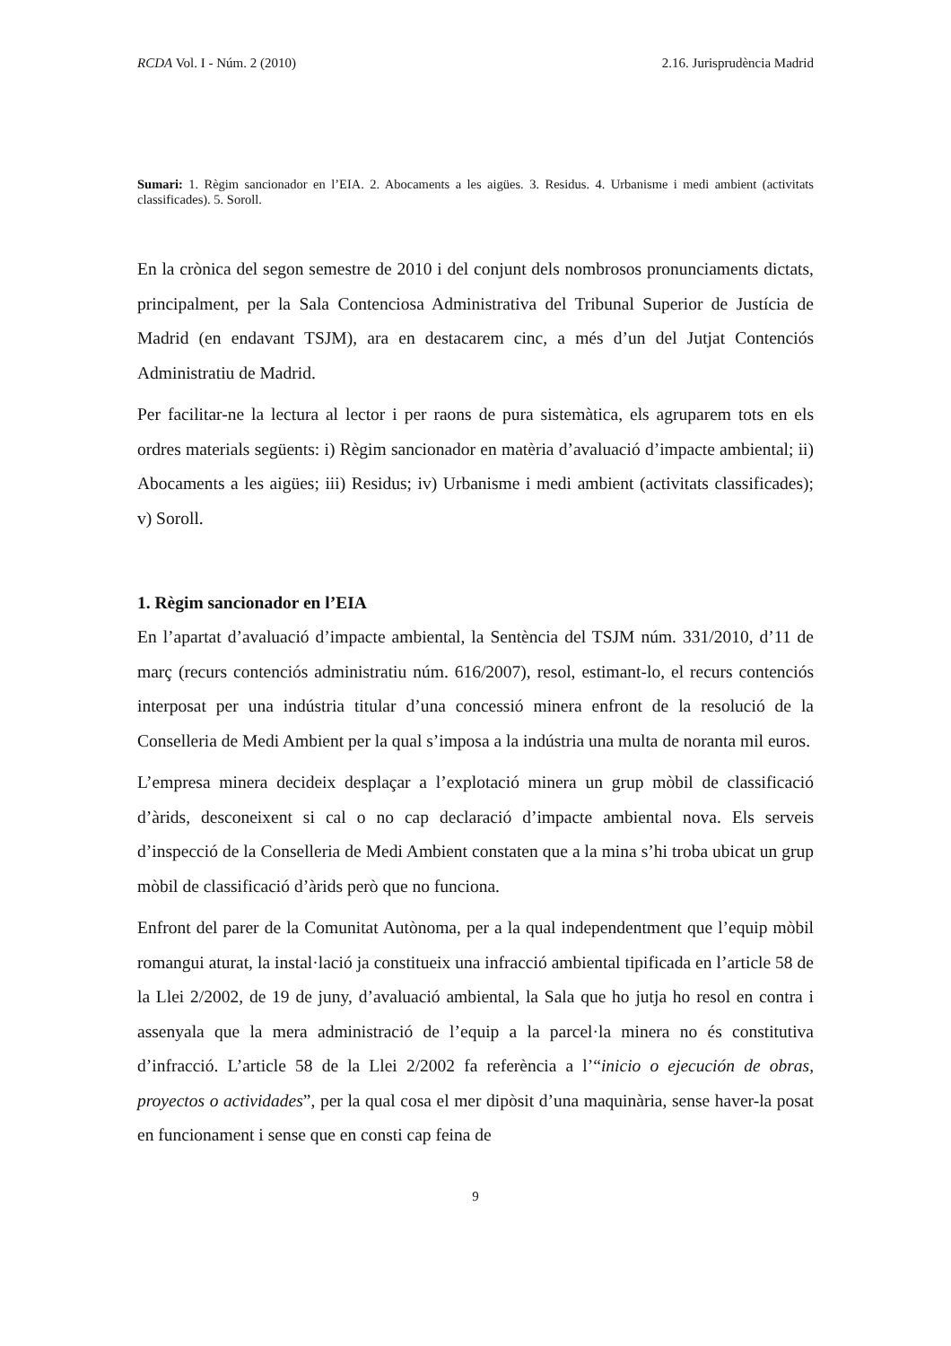RCDA Vol. I - Núm. 2 (2010) 2.16. Jurisprudència Madrid
Sumari: 1. Règim sancionador en l’EIA. 2. Abocaments a les aigües. 3. Residus. 4. Urbanisme i medi ambient (activitats classificades). 5. Soroll.
En la crònica del segon semestre de 2010 i del conjunt dels nombrosos pronunciaments dictats, principalment, per la Sala Contenciosa Administrativa del Tribunal Superior de Justícia de Madrid (en endavant TSJM), ara en destacarem cinc, a més d’un del Jutjat Contenciós Administratiu de Madrid.
Per facilitar-ne la lectura al lector i per raons de pura sistemàtica, els agruparem tots en els ordres materials següents: i) Règim sancionador en matèria d’avaluació d’impacte ambiental; ii) Abocaments a les aigües; iii) Residus; iv) Urbanisme i medi ambient (activitats classificades); v) Soroll.
1. Règim sancionador en l’EIA
En l’apartat d’avaluació d’impacte ambiental, la Sentència del TSJM núm. 331/2010, d’11 de març (recurs contenciós administratiu núm. 616/2007), resol, estimant-lo, el recurs contenciós interposat per una indústria titular d’una concessió minera enfront de la resolució de la Conselleria de Medi Ambient per la qual s’imposa a la indústria una multa de noranta mil euros.
L’empresa minera decideix desplaçar a l’explotació minera un grup mòbil de classificació d’àrids, desconeixent si cal o no cap declaració d’impacte ambiental nova. Els serveis d’inspecció de la Conselleria de Medi Ambient constaten que a la mina s’hi troba ubicat un grup mòbil de classificació d’àrids però que no funciona.
Enfront del parer de la Comunitat Autònoma, per a la qual independentment que l’equip mòbil romangui aturat, la instal·lació ja constitueix una infracció ambiental tipificada en l’article 58 de la Llei 2/2002, de 19 de juny, d’avaluació ambiental, la Sala que ho jutja ho resol en contra i assenyala que la mera administració de l’equip a la parcel·la minera no és constitutiva d’infracció. L’article 58 de la Llei 2/2002 fa referència a l’“inicio o ejecución de obras, proyectos o actividades”, per la qual cosa el mer dipòsit d’una maquinària, sense haver-la posat en funcionament i sense que en consti cap feina de
9